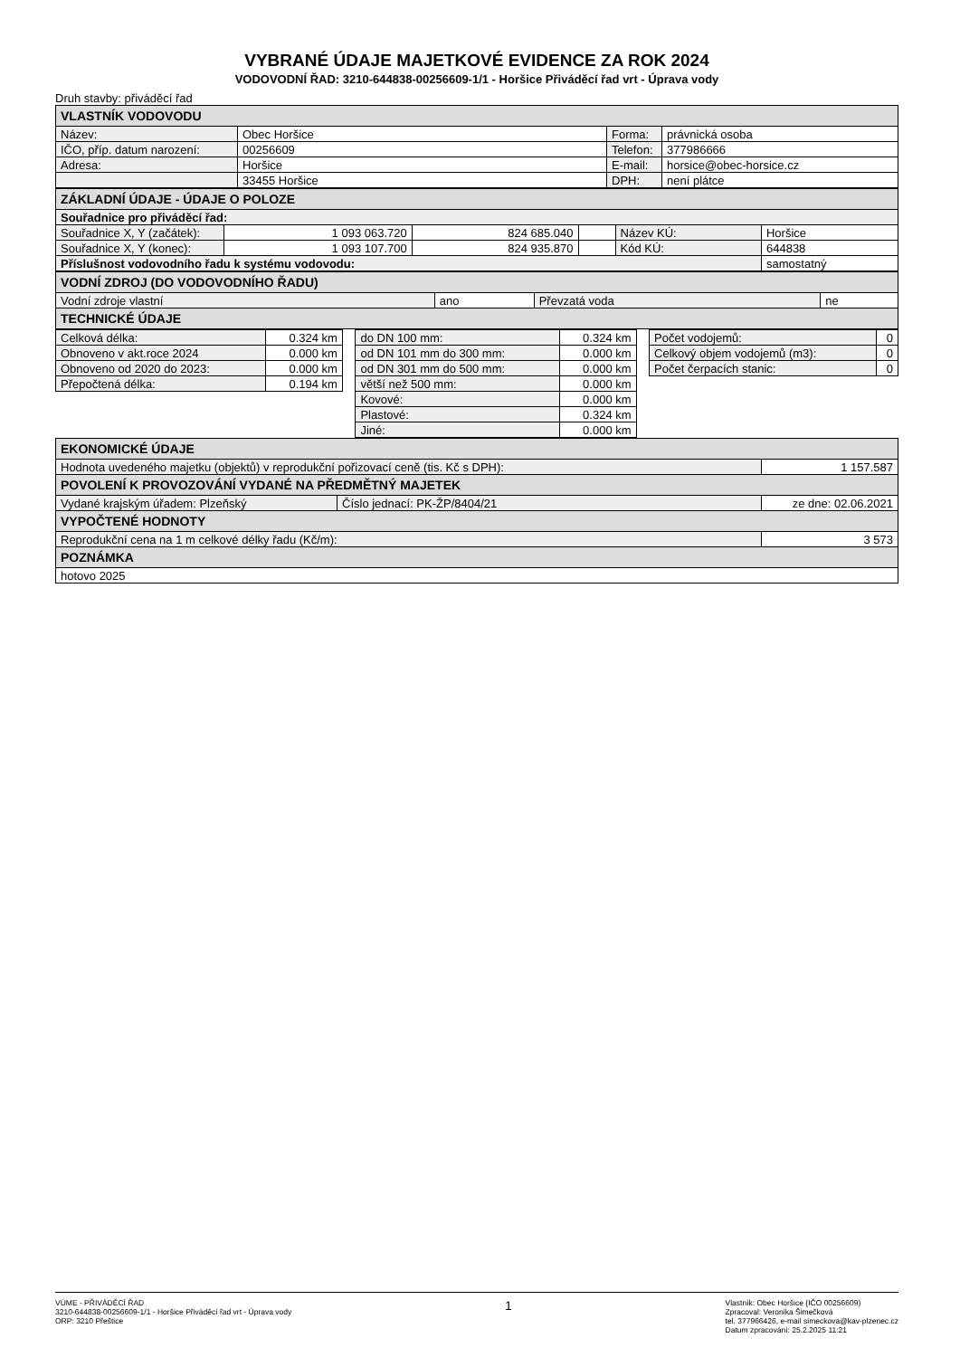VYBRANÉ ÚDAJE MAJETKOVÉ EVIDENCE ZA ROK 2024
VODOVODNÍ ŘAD: 3210-644838-00256609-1/1 - Horšice Přiváděcí řad vrt - Úprava vody
Druh stavby: přiváděcí řad
| VLASTNÍK VODOVODU | | | |
| Název: | Obec Horšice | Forma: | právnická osoba |
| IČO, příp. datum narození: | 00256609 | Telefon: | 377986666 |
| Adresa: | Horšice | E-mail: | horsice@obec-horsice.cz |
| | 33455 Horšice | DPH: | není plátce |
| ZÁKLADNÍ ÚDAJE - ÚDAJE O POLOZE | | | | | | |
| Souřadnice pro přiváděcí řad: | | | | | | |
| Souřadnice X, Y (začátek): | 1 093 063.720 | 824 685.040 | | Název KÚ: | Horšice | |
| Souřadnice X, Y (konec): | 1 093 107.700 | 824 935.870 | | Kód KÚ: | 644838 | |
| Příslušnost vodovodního řadu k systému vodovodu: | | | | | | samostatný |
| VODNÍ ZDROJ (DO VODOVODNÍHO ŘADU) | | | |
| Vodní zdroje vlastní | ano | Převzatá voda | ne |
| TECHNICKÉ ÚDAJE | | | |
| Celková délka: | 0.324 km | | do DN 100 mm: | 0.324 km | | Počet vodojemů: | 0 |
| Obnoveno v akt.roce 2024 | 0.000 km | | od DN 101 mm do 300 mm: | 0.000 km | | Celkový objem vodojemů (m3): | 0 |
| Obnoveno od 2020 do 2023: | 0.000 km | | od DN 301 mm do 500 mm: | 0.000 km | | Počet čerpacích stanic: | 0 |
| Přepočtená délka: | 0.194 km | | větší než 500 mm: | 0.000 km | | | |
| | | | Kovové: | 0.000 km | | | |
| | | | Plastové: | 0.324 km | | | |
| | | | Jiné: | 0.000 km | | | |
| EKONOMICKÉ ÚDAJE | | |
| Hodnota uvedeného majetku (objektů) v reprodukční pořizovací ceně (tis. Kč s DPH): | | 1 157.587 |
| POVOLENÍ K PROVOZOVÁNÍ VYDANÉ NA PŘEDMĚTNÝ MAJETEK | | |
| Vydané krajským úřadem: Plzeňský | Číslo jednací: PK-ŽP/8404/21 | ze dne: 02.06.2021 |
| VYPOČTENÉ HODNOTY | | |
| Reprodukční cena na 1 m celkové délky řadu (Kč/m): | | 3 573 |
| POZNÁMKA | | |
| hotovo 2025 | | |
VÚME - PŘIVÁDĚCÍ ŘAD
3210-644838-00256609-1/1 - Horšice Přiváděcí řad vrt - Úprava vody
ORP: 3210 Přeštice
1
Vlastník: Obec Horšice {IČO 00256609)
Zpracoval: Veronika Šimečková
tel. 377966426, e-mail simeckova@kav-plzenec.cz
Datum zpracování: 25.2.2025 11:21